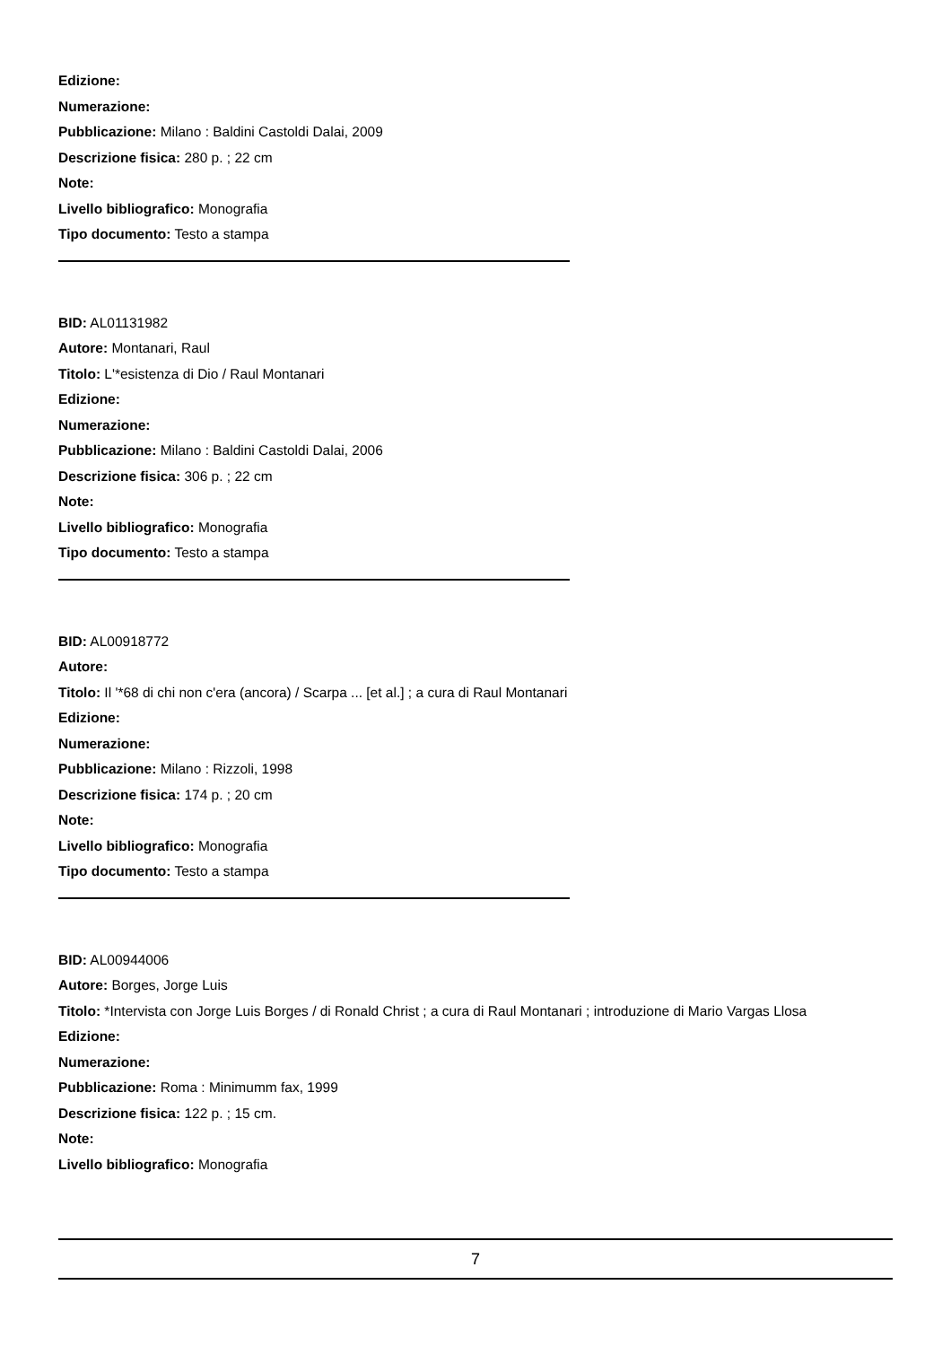Edizione:
Numerazione:
Pubblicazione: Milano : Baldini Castoldi Dalai, 2009
Descrizione fisica: 280 p. ; 22 cm
Note:
Livello bibliografico: Monografia
Tipo documento: Testo a stampa
BID: AL01131982
Autore: Montanari, Raul
Titolo: L'*esistenza di Dio / Raul Montanari
Edizione:
Numerazione:
Pubblicazione: Milano : Baldini Castoldi Dalai, 2006
Descrizione fisica: 306 p. ; 22 cm
Note:
Livello bibliografico: Monografia
Tipo documento: Testo a stampa
BID: AL00918772
Autore:
Titolo: Il '*68 di chi non c'era (ancora) / Scarpa ... [et al.] ; a cura di Raul Montanari
Edizione:
Numerazione:
Pubblicazione: Milano : Rizzoli, 1998
Descrizione fisica: 174 p. ; 20 cm
Note:
Livello bibliografico: Monografia
Tipo documento: Testo a stampa
BID: AL00944006
Autore: Borges, Jorge Luis
Titolo: *Intervista con Jorge Luis Borges / di Ronald Christ ; a cura di Raul Montanari ; introduzione di Mario Vargas Llosa
Edizione:
Numerazione:
Pubblicazione: Roma : Minimumm fax, 1999
Descrizione fisica: 122 p. ; 15 cm.
Note:
Livello bibliografico: Monografia
7